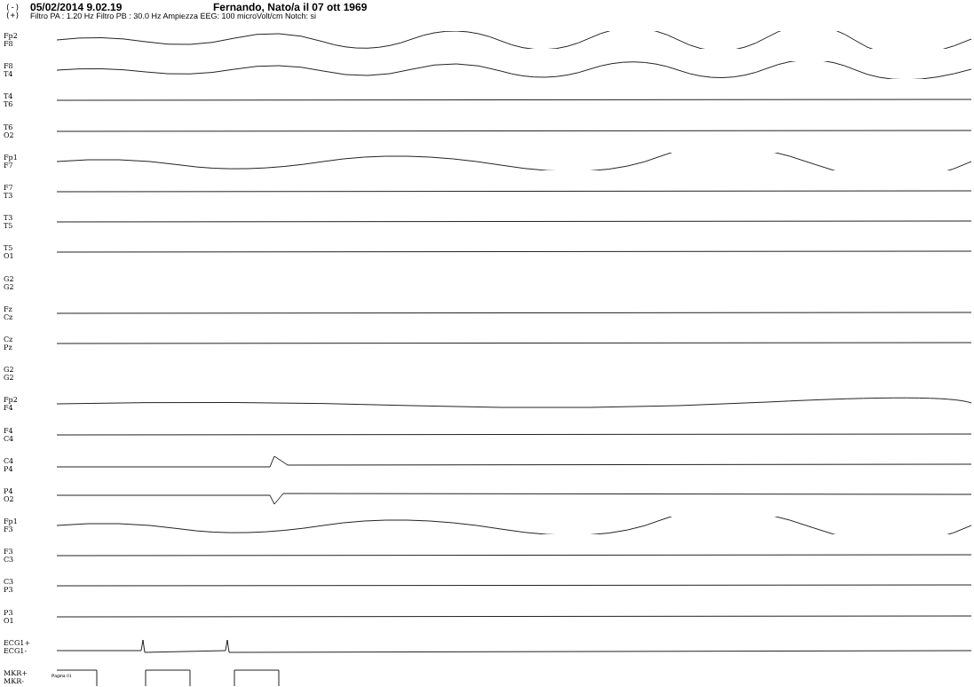(-)
(+)
05/02/2014 9.02.19 Fernando, Nato/a il 07 ott 1969
Filtro PA : 1.20 Hz Filtro PB : 30.0 Hz Ampiezza EEG: 100 microVolt/cm Notch: si
Fp2
F8
F8
T4
T4
T6
T6
O2
Fp1
F7
F7
T3
T3
T5
T5
O1
G2
G2
Fz
Cz
Cz
Pz
G2
G2
Fp2
F4
F4
C4
C4
P4
P4
O2
Fp1
F3
F3
C3
C3
P3
P3
O1
ECG1+
ECG1-
MKR+
MKR-
Pagina 01